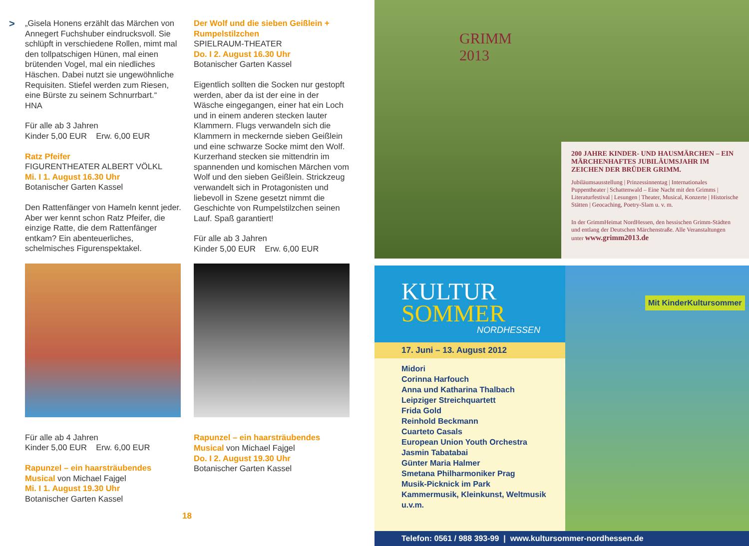>
„Gisela Honens erzählt das Märchen von Annegert Fuchshuber eindrucksvoll. Sie schlüpft in verschiedene Rollen, mimt mal den tollpatschigen Hünen, mal einen brütenden Vogel, mal ein niedliches Häschen. Dabei nutzt sie ungewöhnliche Requisiten. Stiefel werden zum Riesen, eine Bürste zu seinem Schnurrbart.“
HNA
Für alle ab 3 Jahren
Kinder 5,00 EUR Erw. 6,00 EUR
Ratz Pfeifer
FIGURENTHEATER ALBERT VÖLKL
Mi. I 1. August 16.30 Uhr
Botanischer Garten Kassel
Den Rattenfänger von Hameln kennt jeder. Aber wer kennt schon Ratz Pfeifer, die einzige Ratte, die dem Rattenfänger entkam? Ein abenteuerliches, schelmisches Figurenspektakel.
Für alle ab 4 Jahren
Kinder 5,00 EUR Erw. 6,00 EUR
Rapunzel – ein haarsträubendes Musical von Michael Fajgel
Mi. I 1. August 19.30 Uhr
Botanischer Garten Kassel
Der Wolf und die sieben Geißlein + Rumpelstilzchen
SPIELRAUM-THEATER
Do. I 2. August 16.30 Uhr
Botanischer Garten Kassel
Eigentlich sollten die Socken nur gestopft werden, aber da ist der eine in der Wäsche eingegangen, einer hat ein Loch und in einem anderen stecken lauter Klammern. Flugs verwandeln sich die Klammern in meckernde sieben Geißlein und eine schwarze Socke mimt den Wolf. Kurzerhand stecken sie mittendrin im spannenden und komischen Märchen vom Wolf und den sieben Geißlein. Strickzeug verwandelt sich in Protagonisten und liebevoll in Szene gesetzt nimmt die Geschichte von Rumpelstilzchen seinen Lauf. Spaß garantiert!
Für alle ab 3 Jahren
Kinder 5,00 EUR Erw. 6,00 EUR
Rapunzel – ein haarsträubendes Musical von Michael Fajgel
Do. I 2. August 19.30 Uhr
Botanischer Garten Kassel
18
GRIMM
2013
200 JAHRE KINDER- UND HAUSMÄRCHEN – EIN MÄRCHENHAFTES JUBILÄUMSJAHR IM ZEICHEN DER BRÜDER GRIMM.
Jubiläumsausstellung | Prinzessinnentag | Internationales Puppentheater | Schattenwald – Eine Nacht mit den Grimms | Literaturfestival | Lesungen | Theater, Musical, Konzerte | Historische Stätten | Geocaching, Poetry-Slam u. v. m.
In der GrimmHeimat NordHessen, den hessischen Grimm-Städten und entlang der Deutschen Märchenstraße. Alle Veranstaltungen unter www.grimm2013.de
KULTUR
SOMMER
NORDHESSEN
17. Juni – 13. August 2012
Midori
Corinna Harfouch
Anna und Katharina Thalbach
Leipziger Streichquartett
Frida Gold
Reinhold Beckmann
Cuarteto Casals
European Union Youth Orchestra
Jasmin Tabatabai
Günter Maria Halmer
Smetana Philharmoniker Prag
Musik-Picknick im Park
Kammermusik, Kleinkunst, Weltmusik
u.v.m.
Mit KinderKultursommer
Telefon: 0561 / 988 393-99 | www.kultursommer-nordhessen.de